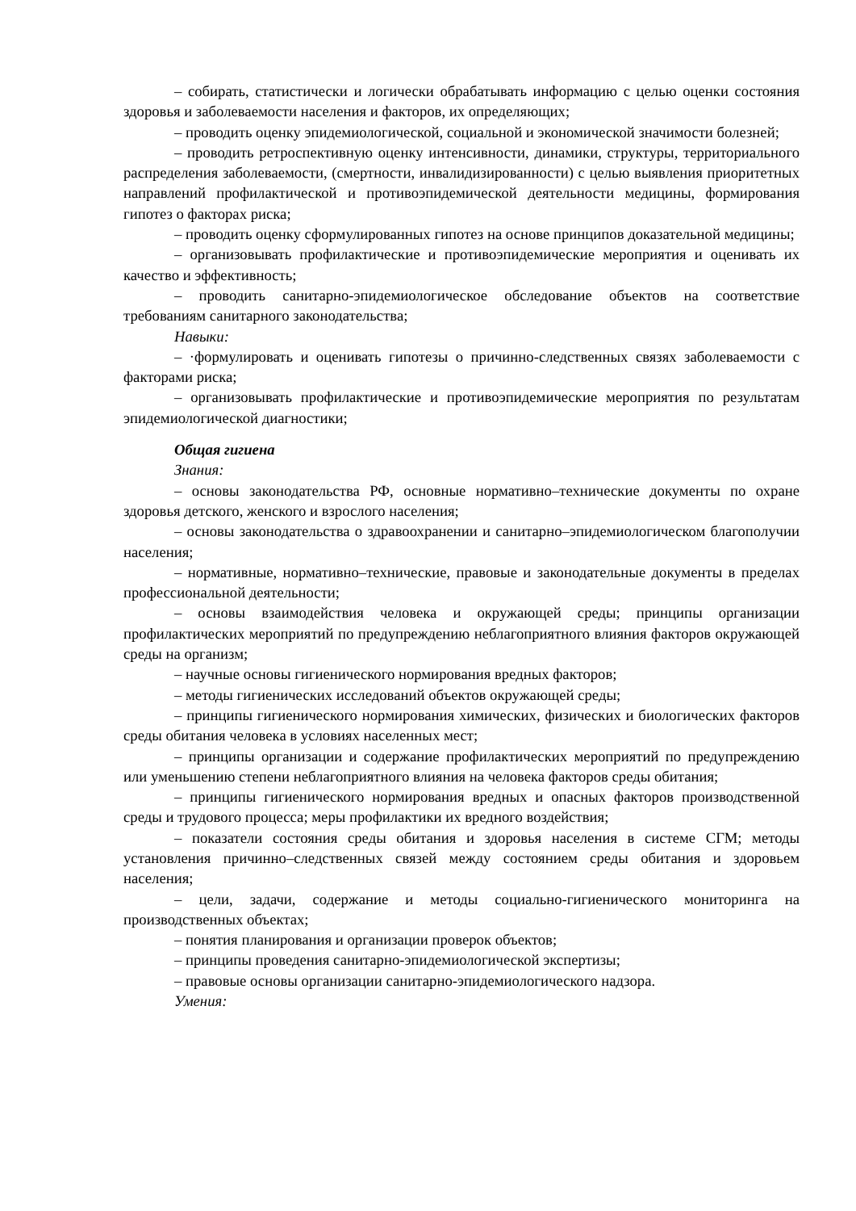– собирать, статистически и логически обрабатывать информацию с целью оценки состояния здоровья и заболеваемости населения и факторов, их определяющих;
– проводить оценку эпидемиологической, социальной и экономической значимости болезней;
– проводить ретроспективную оценку интенсивности, динамики, структуры, территориального распределения заболеваемости, (смертности, инвалидизированности) с целью выявления приоритетных направлений профилактической и противоэпидемической деятельности медицины, формирования гипотез о факторах риска;
– проводить оценку сформулированных гипотез на основе принципов доказательной медицины;
– организовывать профилактические и противоэпидемические мероприятия и оценивать их качество и эффективность;
– проводить санитарно-эпидемиологическое обследование объектов на соответствие требованиям санитарного законодательства;
Навыки:
– ·формулировать и оценивать гипотезы о причинно-следственных связях заболеваемости с факторами риска;
– организовывать профилактические и противоэпидемические мероприятия по результатам эпидемиологической диагностики;
Общая гигиена
Знания:
– основы законодательства РФ, основные нормативно–технические документы по охране здоровья детского, женского и взрослого населения;
– основы законодательства о здравоохранении и санитарно–эпидемиологическом благополучии населения;
– нормативные, нормативно–технические, правовые и законодательные документы в пределах профессиональной деятельности;
– основы взаимодействия человека и окружающей среды; принципы организации профилактических мероприятий по предупреждению неблагоприятного влияния факторов окружающей среды на организм;
– научные основы гигиенического нормирования вредных факторов;
– методы гигиенических исследований объектов окружающей среды;
– принципы гигиенического нормирования химических, физических и биологических факторов среды обитания человека в условиях населенных мест;
– принципы организации и содержание профилактических мероприятий по предупреждению или уменьшению степени неблагоприятного влияния на человека факторов среды обитания;
– принципы гигиенического нормирования вредных и опасных факторов производственной среды и трудового процесса; меры профилактики их вредного воздействия;
– показатели состояния среды обитания и здоровья населения в системе СГМ; методы установления причинно–следственных связей между состоянием среды обитания и здоровьем населения;
– цели, задачи, содержание и методы социально-гигиенического мониторинга на производственных объектах;
– понятия планирования и организации проверок объектов;
– принципы проведения санитарно-эпидемиологической экспертизы;
– правовые основы организации санитарно-эпидемиологического надзора.
Умения: